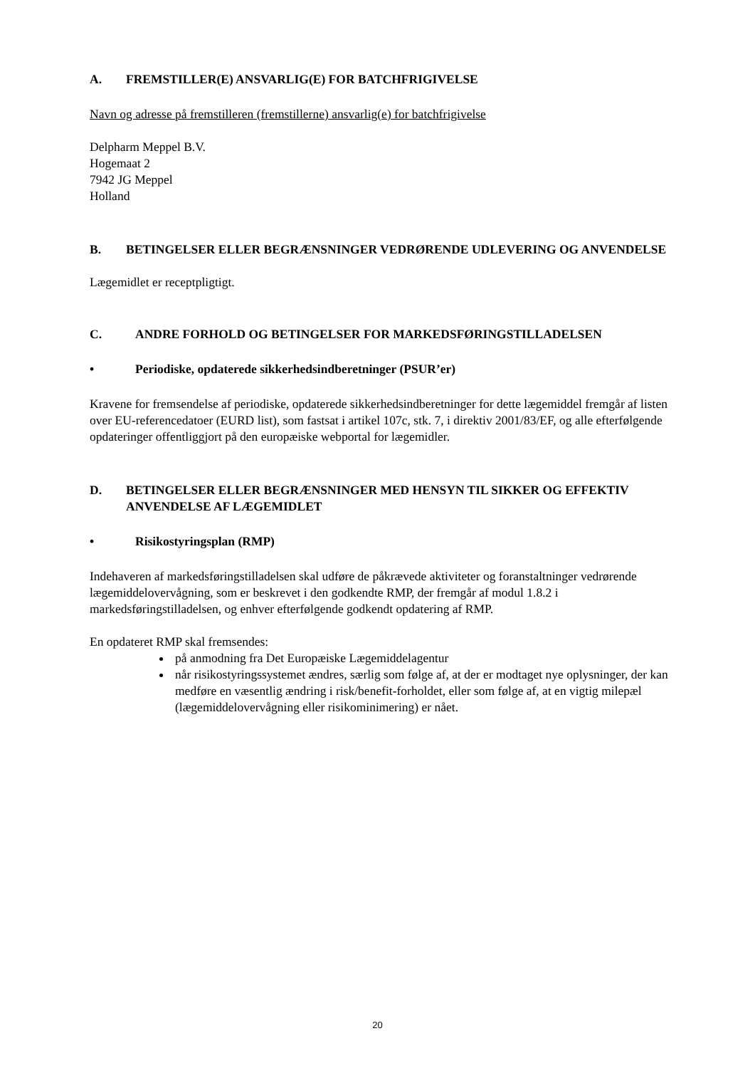A. FREMSTILLER(E) ANSVARLIG(E) FOR BATCHFRIGIVELSE
Navn og adresse på fremstilleren (fremstillerne) ansvarlig(e) for batchfrigivelse
Delpharm Meppel B.V.
Hogemaat 2
7942 JG Meppel
Holland
B. BETINGELSER ELLER BEGRÆNSNINGER VEDRØRENDE UDLEVERING OG ANVENDELSE
Lægemidlet er receptpligtigt.
C. ANDRE FORHOLD OG BETINGELSER FOR MARKEDSFØRINGSTILLADELSEN
• Periodiske, opdaterede sikkerhedsindberetninger (PSUR’er)
Kravene for fremsendelse af periodiske, opdaterede sikkerhedsindberetninger for dette lægemiddel fremgår af listen over EU-referencedatoer (EURD list), som fastsat i artikel 107c, stk. 7, i direktiv 2001/83/EF, og alle efterfølgende opdateringer offentliggjort på den europæiske webportal for lægemidler.
D. BETINGELSER ELLER BEGRÆNSNINGER MED HENSYN TIL SIKKER OG EFFEKTIV ANVENDELSE AF LÆGEMIDLET
• Risikostyringsplan (RMP)
Indehaveren af markedsføringstilladelsen skal udføre de påkrævede aktiviteter og foranstaltninger vedrørende lægemiddelovervågning, som er beskrevet i den godkendte RMP, der fremgår af modul 1.8.2 i markedsføringstilladelsen, og enhver efterfølgende godkendt opdatering af RMP.
En opdateret RMP skal fremsendes:
på anmodning fra Det Europæiske Lægemiddelagentur
når risikostyringssystemet ændres, særlig som følge af, at der er modtaget nye oplysninger, der kan medføre en væsentlig ændring i risk/benefit-forholdet, eller som følge af, at en vigtig milepæl (lægemiddelovervågning eller risikominimering) er nået.
20